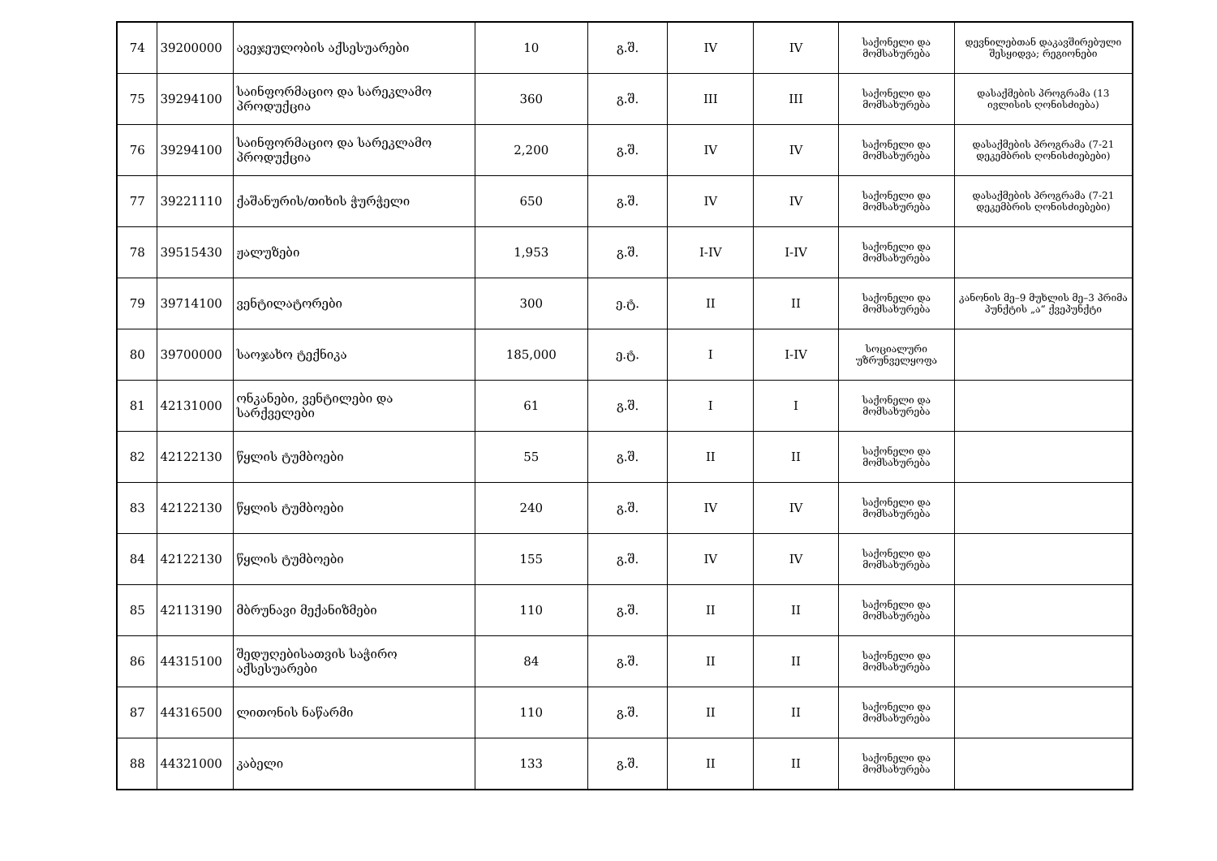| 74 | 39200000 | ავეჯეულობის აქსესუარები | 10 | გ.შ. | IV | IV | საქონელი და მომსახურება | დევნილებთან დაკავშირებული შესყიდვა; რეგიონები |
| 75 | 39294100 | საინფორმაციო და სარეკლამო პროდუქცია | 360 | გ.შ. | III | III | საქონელი და მომსახურება | დასაქმების პროგრამა (13 ივლისის ღონისძიება) |
| 76 | 39294100 | საინფორმაციო და სარეკლამო პროდუქცია | 2,200 | გ.შ. | IV | IV | საქონელი და მომსახურება | დასაქმების პროგრამა (7-21 დეკემბრის ღონისძიებები) |
| 77 | 39221110 | ქაშანურის/თიხის ჭურჭელი | 650 | გ.შ. | IV | IV | საქონელი და მომსახურება | დასაქმების პროგრამა (7-21 დეკემბრის ღონისძიებები) |
| 78 | 39515430 | ჟალუზები | 1,953 | გ.შ. | I-IV | I-IV | საქონელი და მომსახურება | |
| 79 | 39714100 | ვენტილატორები | 300 | ე.ტ. | II | II | საქონელი და მომსახურება | კანონის მე–9 მუხლის მე–3 პრიმა პუნქტის „ა“ ქვეპუნქტი |
| 80 | 39700000 | საოჯახო ტექნიკა | 185,000 | ე.ტ. | I | I-IV | სოციალური უზრუნველყოფა | |
| 81 | 42131000 | ონკანები, ვენტილები და სარქველები | 61 | გ.შ. | I | I | საქონელი და მომსახურება | |
| 82 | 42122130 | წყლის ტუმბოები | 55 | გ.შ. | II | II | საქონელი და მომსახურება | |
| 83 | 42122130 | წყლის ტუმბოები | 240 | გ.შ. | IV | IV | საქონელი და მომსახურება | |
| 84 | 42122130 | წყლის ტუმბოები | 155 | გ.შ. | IV | IV | საქონელი და მომსახურება | |
| 85 | 42113190 | მბრუნავი მექანიზმები | 110 | გ.შ. | II | II | საქონელი და მომსახურება | |
| 86 | 44315100 | შედუღებისათვის საჭირო აქსესუარები | 84 | გ.შ. | II | II | საქონელი და მომსახურება | |
| 87 | 44316500 | ლითონის ნაწარმი | 110 | გ.შ. | II | II | საქონელი და მომსახურება | |
| 88 | 44321000 | კაბელი | 133 | გ.შ. | II | II | საქონელი და მომსახურება | |